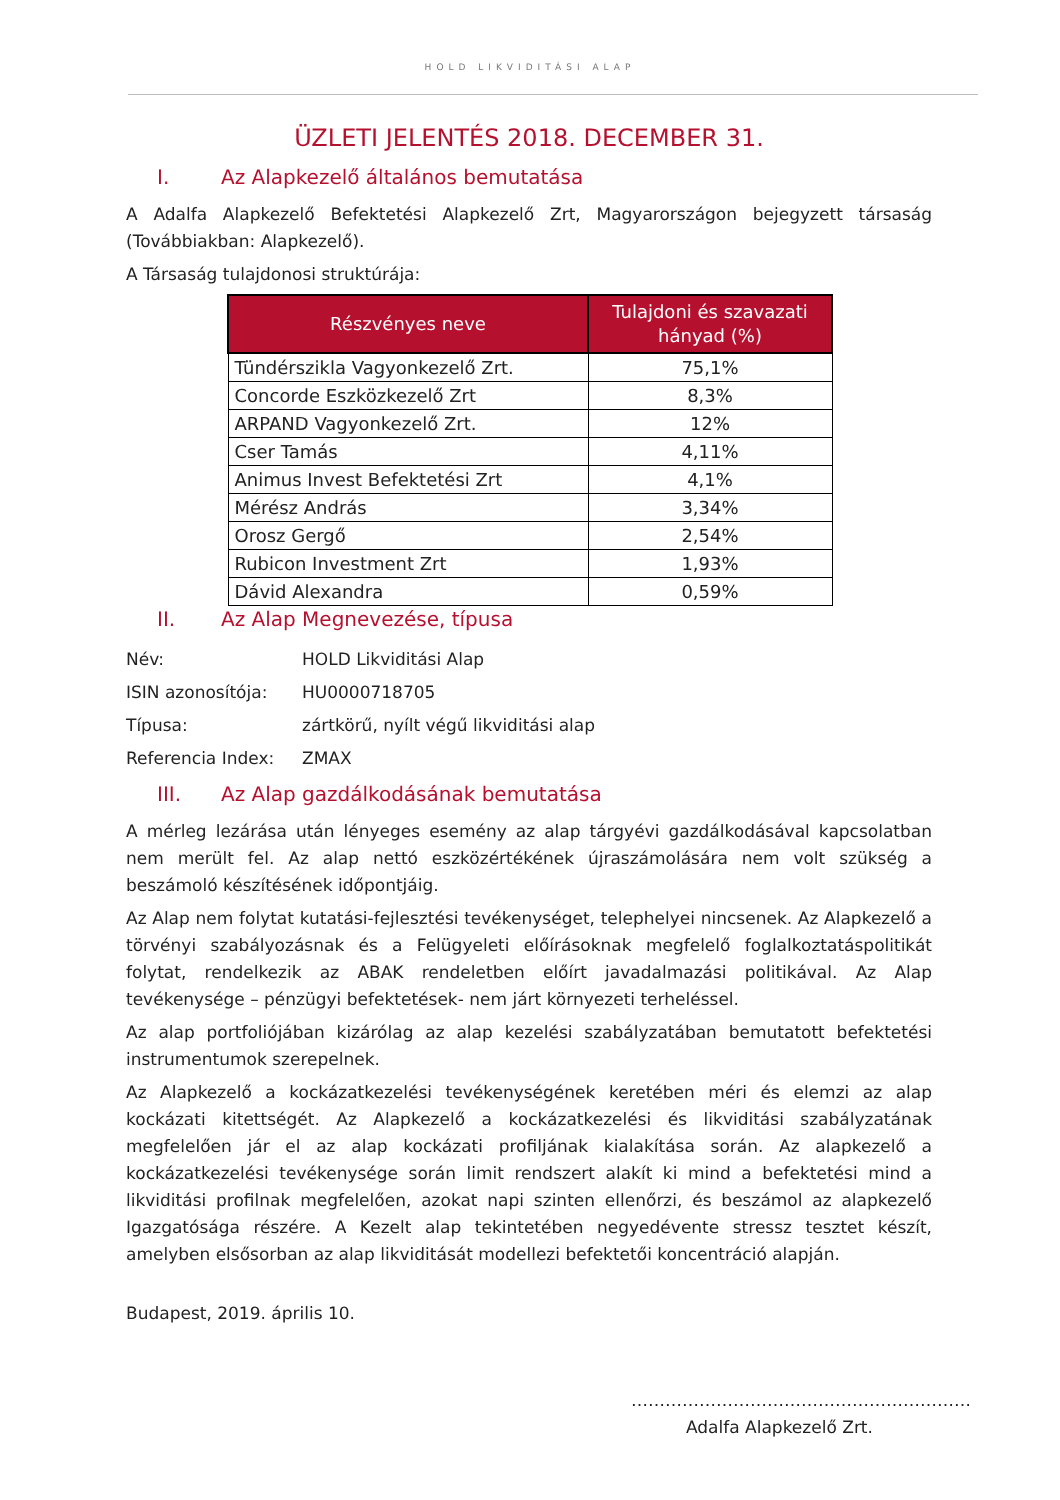HOLD LIKVIDITÁSI ALAP
ÜZLETI JELENTÉS 2018. DECEMBER 31.
I. Az Alapkezelő általános bemutatása
A Adalfa Alapkezelő Befektetési Alapkezelő Zrt, Magyarországon bejegyzett társaság (Továbbiakban: Alapkezelő).
A Társaság tulajdonosi struktúrája:
| Részvényes neve | Tulajdoni és szavazati hányad (%) |
| --- | --- |
| Tündérszikla Vagyonkezelő Zrt. | 75,1% |
| Concorde Eszközkezelő Zrt | 8,3% |
| ARPAND Vagyonkezelő Zrt. | 12% |
| Cser Tamás | 4,11% |
| Animus Invest Befektetési Zrt | 4,1% |
| Mérész András | 3,34% |
| Orosz Gergő | 2,54% |
| Rubicon Investment Zrt | 1,93% |
| Dávid Alexandra | 0,59% |
II. Az Alap Megnevezése, típusa
| Név: | HOLD Likviditási Alap |
| ISIN azonosítója: | HU0000718705 |
| Típusa: | zártkörű, nyílt végű likviditási alap |
| Referencia Index: | ZMAX |
III. Az Alap gazdálkodásának bemutatása
A mérleg lezárása után lényeges esemény az alap tárgyévi gazdálkodásával kapcsolatban nem merült fel. Az alap nettó eszközértékének újraszámolására nem volt szükség a beszámoló készítésének időpontjáig.
Az Alap nem folytat kutatási-fejlesztési tevékenységet, telephelyei nincsenek. Az Alapkezelő a törvényi szabályozásnak és a Felügyeleti előírásoknak megfelelő foglalkoztatáspolitikát folytat, rendelkezik az ABAK rendeletben előírt javadalmazási politikával. Az Alap tevékenysége – pénzügyi befektetések- nem járt környezeti terheléssel.
Az alap portfoliójában kizárólag az alap kezelési szabályzatában bemutatott befektetési instrumentumok szerepelnek.
Az Alapkezelő a kockázatkezelési tevékenységének keretében méri és elemzi az alap kockázati kitettségét. Az Alapkezelő a kockázatkezelési és likviditási szabályzatának megfelelően jár el az alap kockázati profiljának kialakítása során. Az alapkezelő a kockázatkezelési tevékenysége során limit rendszert alakít ki mind a befektetési mind a likviditási profilnak megfelelően, azokat napi szinten ellenőrzi, és beszámol az alapkezelő Igazgatósága részére. A Kezelt alap tekintetében negyedévente stressz tesztet készít, amelyben elsősorban az alap likviditását modellezi befektetői koncentráció alapján.
Budapest, 2019. április 10.
……………………………………………………
Adalfa Alapkezelő Zrt.